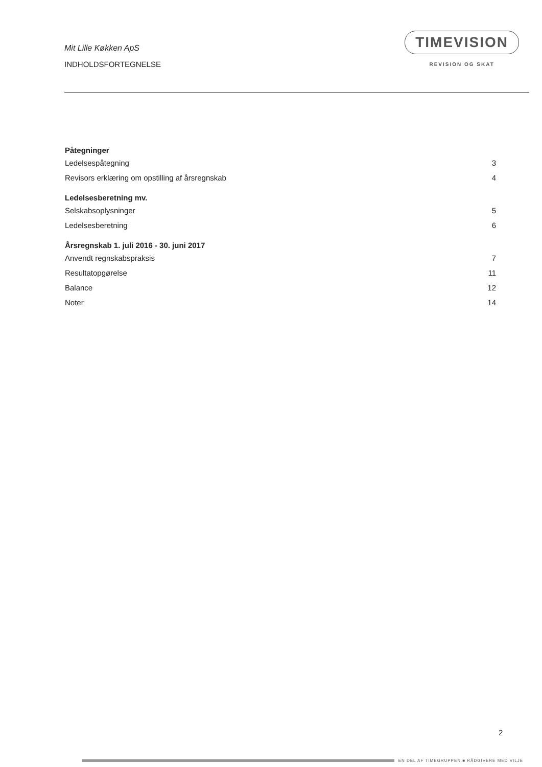Mit Lille Køkken ApS
INDHOLDSFORTEGNELSE
TIMEVISION
REVISION OG SKAT
Påtegninger
Ledelsespåtegning 3
Revisors erklæring om opstilling af årsregnskab 4
Ledelsesberetning mv.
Selskabsoplysninger 5
Ledelsesberetning 6
Årsregnskab 1. juli 2016 - 30. juni 2017
Anvendt regnskabspraksis 7
Resultatopgørelse 11
Balance 12
Noter 14
2
EN DEL AF TIMEGRUPPEN ■ RÅDGIVERE MED VILJE